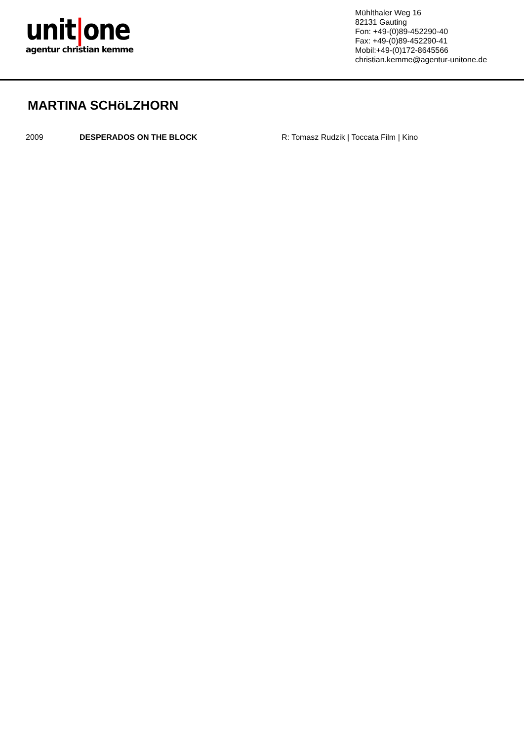unit|one
agentur christian kemme
Mühlthaler Weg 16
82131 Gauting
Fon: +49-(0)89-452290-40
Fax: +49-(0)89-452290-41
Mobil:+49-(0)172-8645566
christian.kemme@agentur-unitone.de
MARTINA SCHöLZHORN
| 2009 | DESPERADOS ON THE BLOCK | R: Tomasz Rudzik / Toccata Film / Kino |